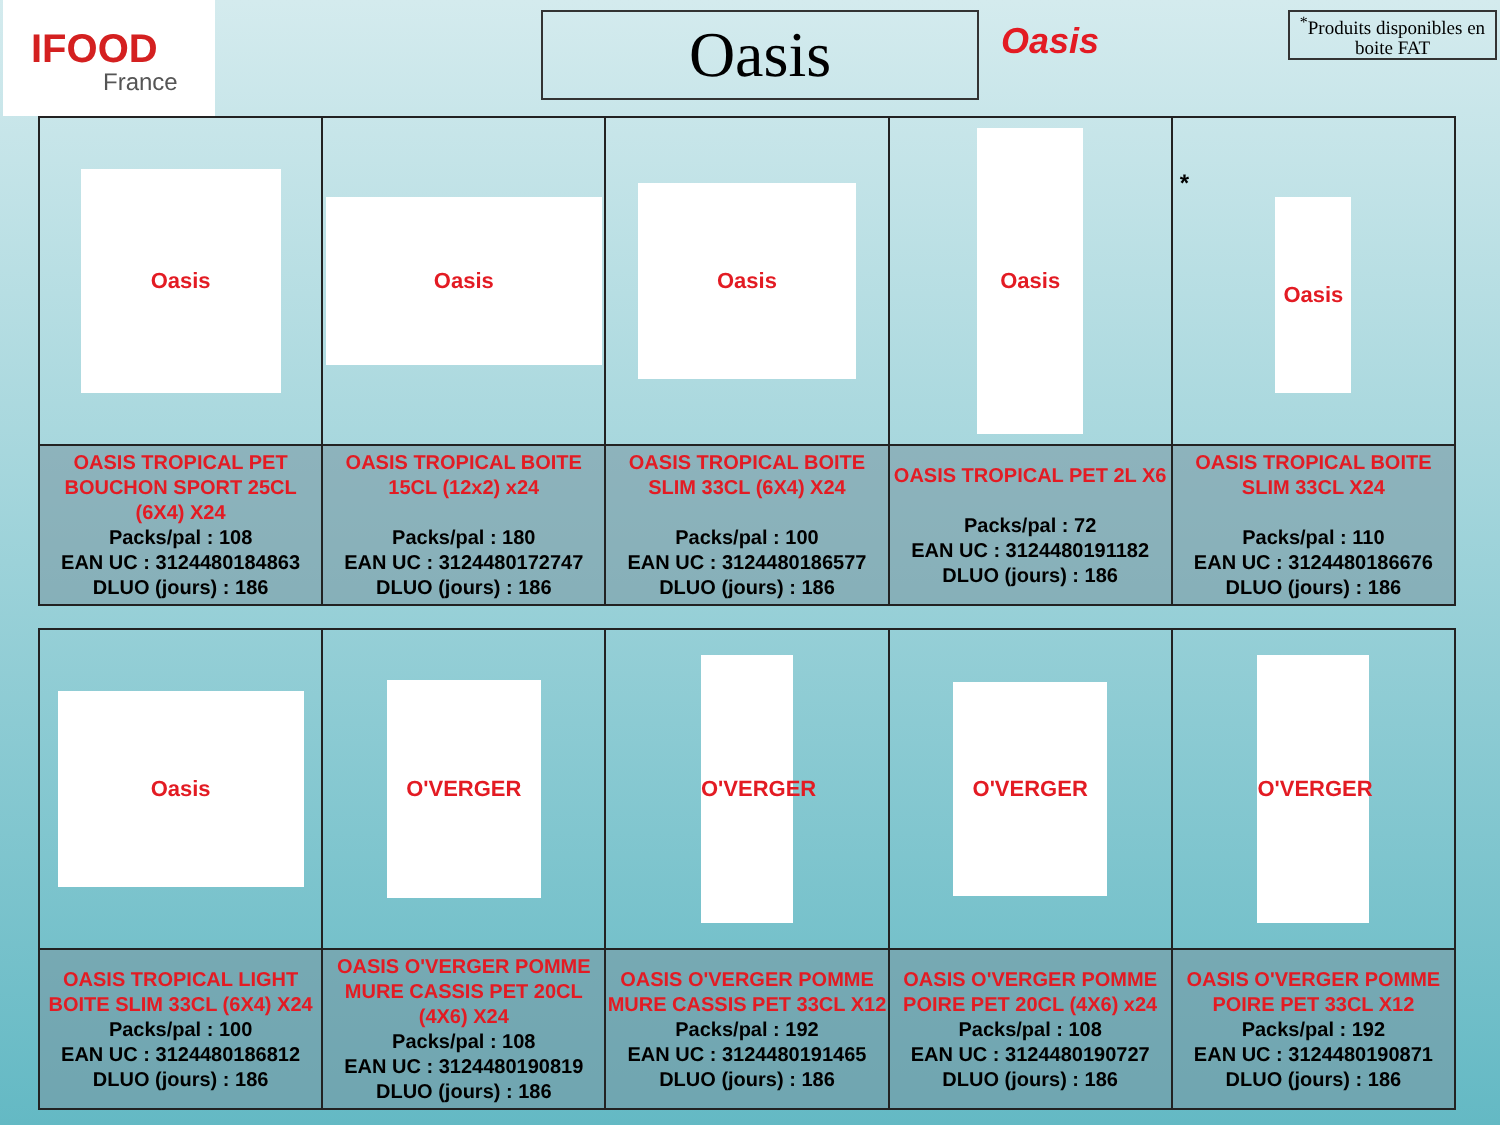IFOOD
France
Oasis
Oasis
<sup>*</sup> Produits disponibles en boite FAT
| Oasis | Oasis | Oasis | Oasis | * Oasis |
| OASIS TROPICAL PET BOUCHON SPORT 25CL (6X4) X24 Packs/pal : 108 EAN UC : 3124480184863 DLUO (jours) : 186 | OASIS TROPICAL BOITE 15CL (12x2) x24 Packs/pal : 180 EAN UC : 3124480172747 DLUO (jours) : 186 | OASIS TROPICAL BOITE SLIM 33CL (6X4) X24 Packs/pal : 100 EAN UC : 3124480186577 DLUO (jours) : 186 | OASIS TROPICAL PET 2L X6 Packs/pal : 72 EAN UC : 3124480191182 DLUO (jours) : 186 | OASIS TROPICAL BOITE SLIM 33CL X24 Packs/pal : 110 EAN UC : 3124480186676 DLUO (jours) : 186 |
| Oasis | O'VERGER | O'VERGER | O'VERGER | O'VERGER |
| OASIS TROPICAL LIGHT BOITE SLIM 33CL (6X4) X24 Packs/pal : 100 EAN UC : 3124480186812 DLUO (jours) : 186 | OASIS O'VERGER POMME MURE CASSIS PET 20CL (4X6) X24 Packs/pal : 108 EAN UC : 3124480190819 DLUO (jours) : 186 | OASIS O'VERGER POMME MURE CASSIS PET 33CL X12 Packs/pal : 192 EAN UC : 3124480191465 DLUO (jours) : 186 | OASIS O'VERGER POMME POIRE PET 20CL (4X6) x24 Packs/pal : 108 EAN UC : 3124480190727 DLUO (jours) : 186 | OASIS O'VERGER POMME POIRE PET 33CL X12 Packs/pal : 192 EAN UC : 3124480190871 DLUO (jours) : 186 |